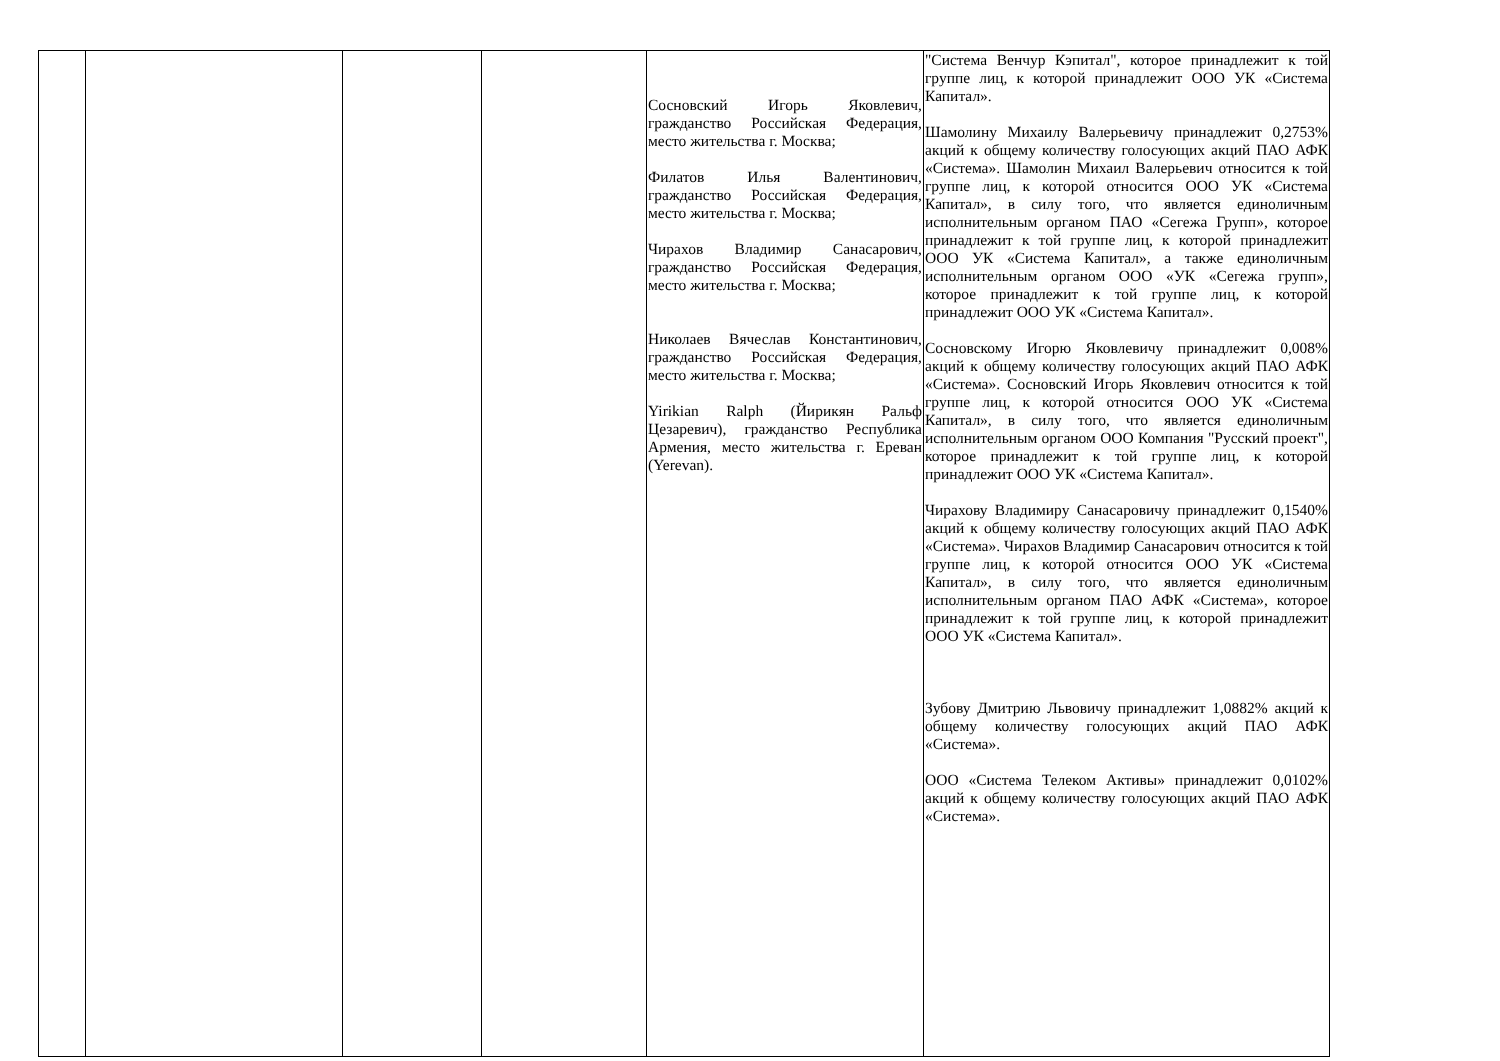| | | | | Сосновский Игорь Яковлевич, гражданство Российская Федерация, место жительства г. Москва; Филатов Илья Валентинович, гражданство Российская Федерация, место жительства г. Москва; Чирахов Владимир Санасарович, гражданство Российская Федерация, место жительства г. Москва; Николаев Вячеслав Константинович, гражданство Российская Федерация, место жительства г. Москва; Yirikian Ralph (Йирикян Ральф Цезаревич), гражданство Республика Армения, место жительства г. Ереван (Yerevan). | "Система Венчур Кэпитал", которое принадлежит к той группе лиц, к которой принадлежит ООО УК «Система Капитал». Шамолину Михаилу Валерьевичу принадлежит 0,2753% акций к общему количеству голосующих акций ПАО АФК «Система». Шамолин Михаил Валерьевич относится к той группе лиц, к которой относится ООО УК «Система Капитал», в силу того, что является единоличным исполнительным органом ПАО «Сегежа Групп», которое принадлежит к той группе лиц, к которой принадлежит ООО УК «Система Капитал», а также единоличным исполнительным органом ООО «УК «Сегежа групп», которое принадлежит к той группе лиц, к которой принадлежит ООО УК «Система Капитал». Сосновскому Игорю Яковлевичу принадлежит 0,008% акций к общему количеству голосующих акций ПАО АФК «Система». Сосновский Игорь Яковлевич относится к той группе лиц, к которой относится ООО УК «Система Капитал», в силу того, что является единоличным исполнительным органом ООО Компания "Русский проект", которое принадлежит к той группе лиц, к которой принадлежит ООО УК «Система Капитал». Чирахову Владимиру Санасаровичу принадлежит 0,1540% акций к общему количеству голосующих акций ПАО АФК «Система». Чирахов Владимир Санасарович относится к той группе лиц, к которой относится ООО УК «Система Капитал», в силу того, что является единоличным исполнительным органом ПАО АФК «Система», которое принадлежит к той группе лиц, к которой принадлежит ООО УК «Система Капитал». Зубову Дмитрию Львовичу принадлежит 1,0882% акций к общему количеству голосующих акций ПАО АФК «Система». ООО «Система Телеком Активы» принадлежит 0,0102% акций к общему количеству голосующих акций ПАО АФК «Система». |